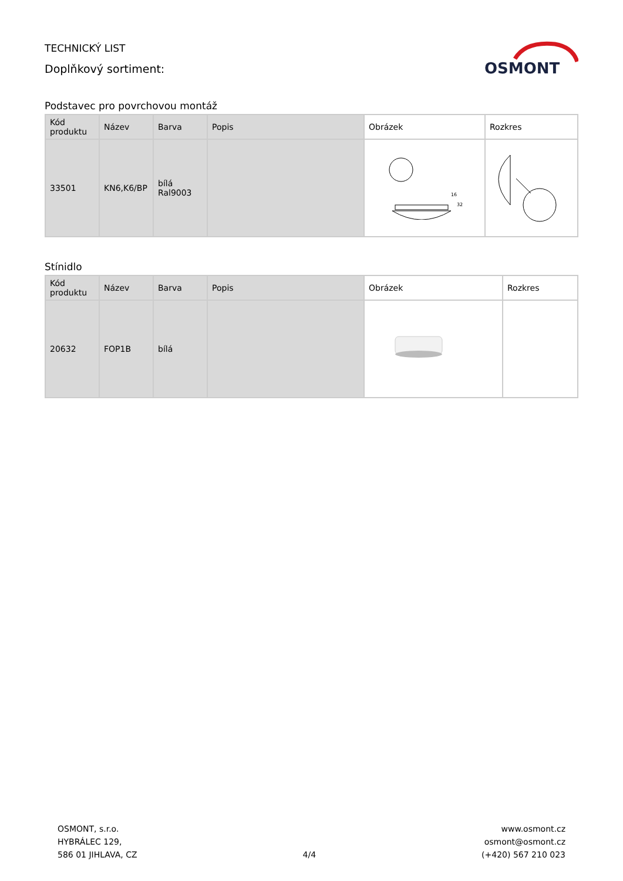TECHNICKÝ LIST
Doplňkový sortiment:
OSMONT
Podstavec pro povrchovou montáž
| Kód produktu | Název | Barva | Popis | Obrázek | Rozkres |
| --- | --- | --- | --- | --- | --- |
| 33501 | KN6,K6/BP | bílá Ral9003 | | 16 32 | |
Stínidlo
| Kód produktu | Název | Barva | Popis | Obrázek | Rozkres |
| --- | --- | --- | --- | --- | --- |
| 20632 | FOP1B | bílá | | | |
OSMONT, s.r.o.
HYBRÁLEC 129,
586 01 JIHLAVA, CZ
4/4
www.osmont.cz
osmont@osmont.cz
(+420) 567 210 023